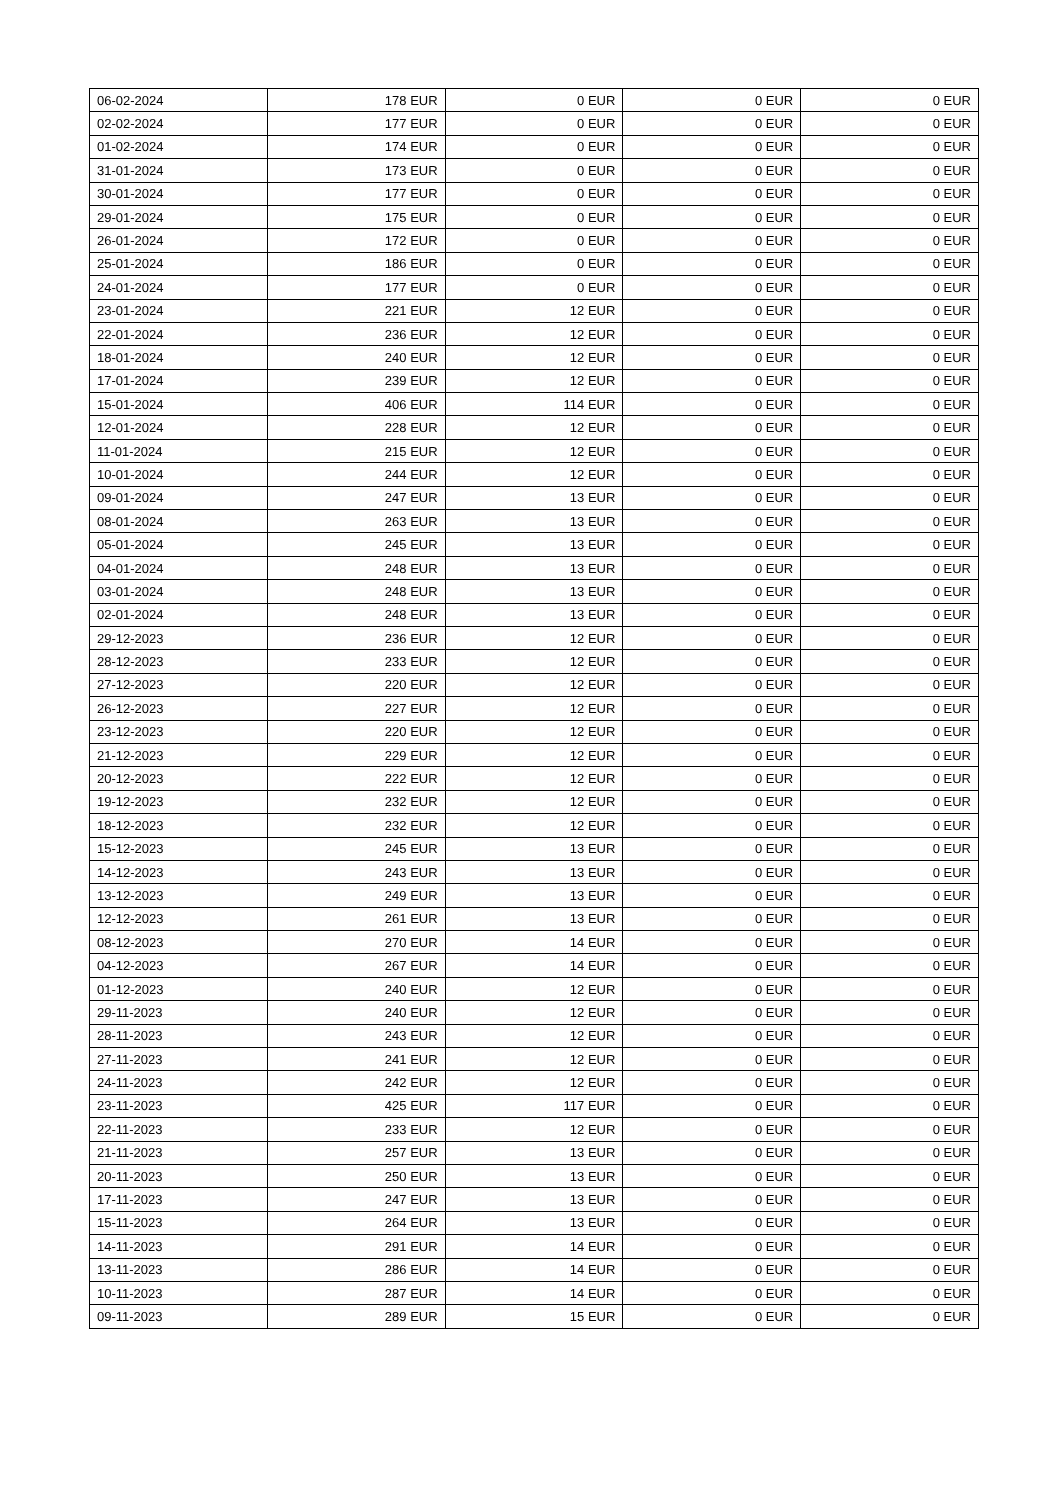| 06-02-2024 | 178 EUR | 0 EUR | 0 EUR | 0 EUR |
| 02-02-2024 | 177 EUR | 0 EUR | 0 EUR | 0 EUR |
| 01-02-2024 | 174 EUR | 0 EUR | 0 EUR | 0 EUR |
| 31-01-2024 | 173 EUR | 0 EUR | 0 EUR | 0 EUR |
| 30-01-2024 | 177 EUR | 0 EUR | 0 EUR | 0 EUR |
| 29-01-2024 | 175 EUR | 0 EUR | 0 EUR | 0 EUR |
| 26-01-2024 | 172 EUR | 0 EUR | 0 EUR | 0 EUR |
| 25-01-2024 | 186 EUR | 0 EUR | 0 EUR | 0 EUR |
| 24-01-2024 | 177 EUR | 0 EUR | 0 EUR | 0 EUR |
| 23-01-2024 | 221 EUR | 12 EUR | 0 EUR | 0 EUR |
| 22-01-2024 | 236 EUR | 12 EUR | 0 EUR | 0 EUR |
| 18-01-2024 | 240 EUR | 12 EUR | 0 EUR | 0 EUR |
| 17-01-2024 | 239 EUR | 12 EUR | 0 EUR | 0 EUR |
| 15-01-2024 | 406 EUR | 114 EUR | 0 EUR | 0 EUR |
| 12-01-2024 | 228 EUR | 12 EUR | 0 EUR | 0 EUR |
| 11-01-2024 | 215 EUR | 12 EUR | 0 EUR | 0 EUR |
| 10-01-2024 | 244 EUR | 12 EUR | 0 EUR | 0 EUR |
| 09-01-2024 | 247 EUR | 13 EUR | 0 EUR | 0 EUR |
| 08-01-2024 | 263 EUR | 13 EUR | 0 EUR | 0 EUR |
| 05-01-2024 | 245 EUR | 13 EUR | 0 EUR | 0 EUR |
| 04-01-2024 | 248 EUR | 13 EUR | 0 EUR | 0 EUR |
| 03-01-2024 | 248 EUR | 13 EUR | 0 EUR | 0 EUR |
| 02-01-2024 | 248 EUR | 13 EUR | 0 EUR | 0 EUR |
| 29-12-2023 | 236 EUR | 12 EUR | 0 EUR | 0 EUR |
| 28-12-2023 | 233 EUR | 12 EUR | 0 EUR | 0 EUR |
| 27-12-2023 | 220 EUR | 12 EUR | 0 EUR | 0 EUR |
| 26-12-2023 | 227 EUR | 12 EUR | 0 EUR | 0 EUR |
| 23-12-2023 | 220 EUR | 12 EUR | 0 EUR | 0 EUR |
| 21-12-2023 | 229 EUR | 12 EUR | 0 EUR | 0 EUR |
| 20-12-2023 | 222 EUR | 12 EUR | 0 EUR | 0 EUR |
| 19-12-2023 | 232 EUR | 12 EUR | 0 EUR | 0 EUR |
| 18-12-2023 | 232 EUR | 12 EUR | 0 EUR | 0 EUR |
| 15-12-2023 | 245 EUR | 13 EUR | 0 EUR | 0 EUR |
| 14-12-2023 | 243 EUR | 13 EUR | 0 EUR | 0 EUR |
| 13-12-2023 | 249 EUR | 13 EUR | 0 EUR | 0 EUR |
| 12-12-2023 | 261 EUR | 13 EUR | 0 EUR | 0 EUR |
| 08-12-2023 | 270 EUR | 14 EUR | 0 EUR | 0 EUR |
| 04-12-2023 | 267 EUR | 14 EUR | 0 EUR | 0 EUR |
| 01-12-2023 | 240 EUR | 12 EUR | 0 EUR | 0 EUR |
| 29-11-2023 | 240 EUR | 12 EUR | 0 EUR | 0 EUR |
| 28-11-2023 | 243 EUR | 12 EUR | 0 EUR | 0 EUR |
| 27-11-2023 | 241 EUR | 12 EUR | 0 EUR | 0 EUR |
| 24-11-2023 | 242 EUR | 12 EUR | 0 EUR | 0 EUR |
| 23-11-2023 | 425 EUR | 117 EUR | 0 EUR | 0 EUR |
| 22-11-2023 | 233 EUR | 12 EUR | 0 EUR | 0 EUR |
| 21-11-2023 | 257 EUR | 13 EUR | 0 EUR | 0 EUR |
| 20-11-2023 | 250 EUR | 13 EUR | 0 EUR | 0 EUR |
| 17-11-2023 | 247 EUR | 13 EUR | 0 EUR | 0 EUR |
| 15-11-2023 | 264 EUR | 13 EUR | 0 EUR | 0 EUR |
| 14-11-2023 | 291 EUR | 14 EUR | 0 EUR | 0 EUR |
| 13-11-2023 | 286 EUR | 14 EUR | 0 EUR | 0 EUR |
| 10-11-2023 | 287 EUR | 14 EUR | 0 EUR | 0 EUR |
| 09-11-2023 | 289 EUR | 15 EUR | 0 EUR | 0 EUR |